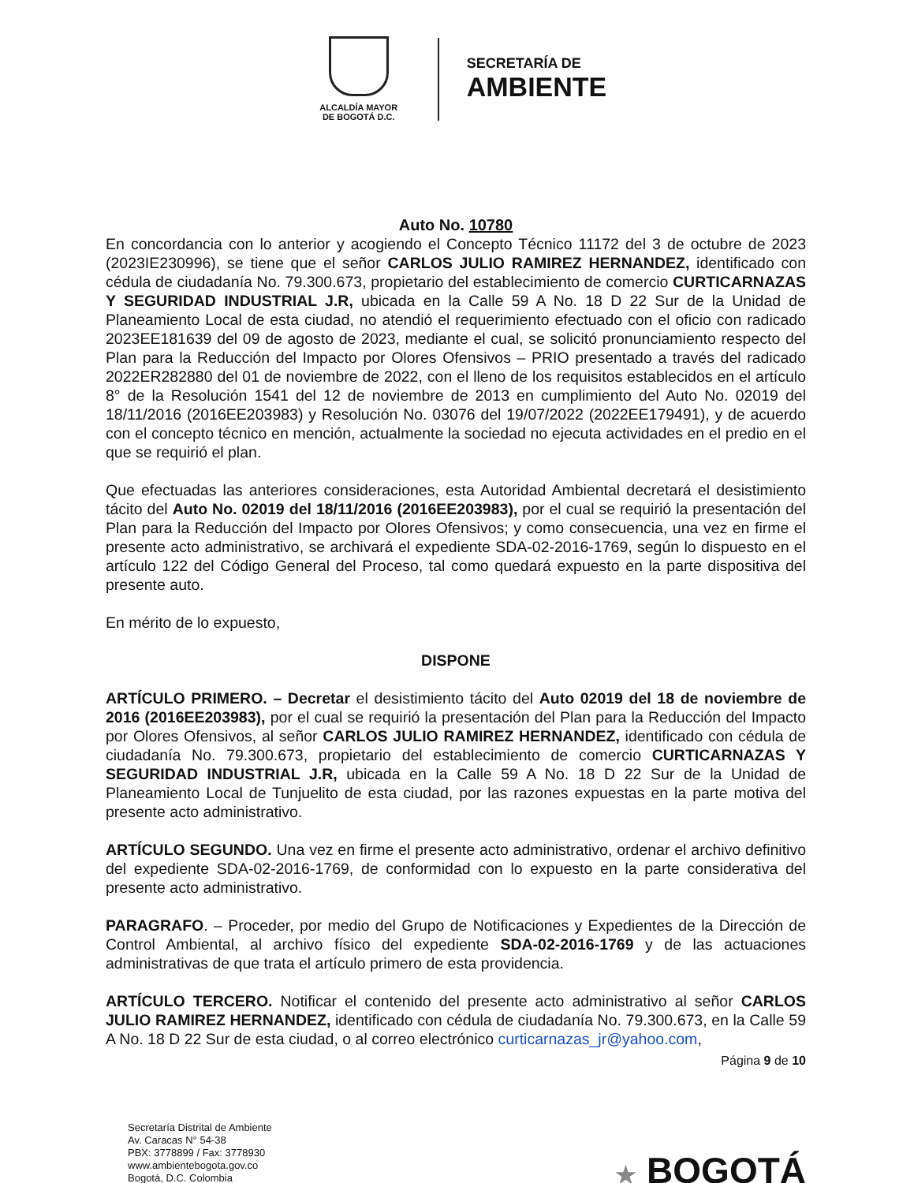ALCALDÍA MAYOR
DE BOGOTÁ D.C.
SECRETARÍA DE
AMBIENTE
Auto No. 10780
En concordancia con lo anterior y acogiendo el Concepto Técnico 11172 del 3 de octubre de 2023 (2023IE230996), se tiene que el señor CARLOS JULIO RAMIREZ HERNANDEZ, identificado con cédula de ciudadanía No. 79.300.673, propietario del establecimiento de comercio CURTICARNAZAS Y SEGURIDAD INDUSTRIAL J.R, ubicada en la Calle 59 A No. 18 D 22 Sur de la Unidad de Planeamiento Local de esta ciudad, no atendió el requerimiento efectuado con el oficio con radicado 2023EE181639 del 09 de agosto de 2023, mediante el cual, se solicitó pronunciamiento respecto del Plan para la Reducción del Impacto por Olores Ofensivos – PRIO presentado a través del radicado 2022ER282880 del 01 de noviembre de 2022, con el lleno de los requisitos establecidos en el artículo 8° de la Resolución 1541 del 12 de noviembre de 2013 en cumplimiento del Auto No. 02019 del 18/11/2016 (2016EE203983) y Resolución No. 03076 del 19/07/2022 (2022EE179491), y de acuerdo con el concepto técnico en mención, actualmente la sociedad no ejecuta actividades en el predio en el que se requirió el plan.
Que efectuadas las anteriores consideraciones, esta Autoridad Ambiental decretará el desistimiento tácito del Auto No. 02019 del 18/11/2016 (2016EE203983), por el cual se requirió la presentación del Plan para la Reducción del Impacto por Olores Ofensivos; y como consecuencia, una vez en firme el presente acto administrativo, se archivará el expediente SDA-02-2016-1769, según lo dispuesto en el artículo 122 del Código General del Proceso, tal como quedará expuesto en la parte dispositiva del presente auto.
En mérito de lo expuesto,
DISPONE
ARTÍCULO PRIMERO. – Decretar el desistimiento tácito del Auto 02019 del 18 de noviembre de 2016 (2016EE203983), por el cual se requirió la presentación del Plan para la Reducción del Impacto por Olores Ofensivos, al señor CARLOS JULIO RAMIREZ HERNANDEZ, identificado con cédula de ciudadanía No. 79.300.673, propietario del establecimiento de comercio CURTICARNAZAS Y SEGURIDAD INDUSTRIAL J.R, ubicada en la Calle 59 A No. 18 D 22 Sur de la Unidad de Planeamiento Local de Tunjuelito de esta ciudad, por las razones expuestas en la parte motiva del presente acto administrativo.
ARTÍCULO SEGUNDO. Una vez en firme el presente acto administrativo, ordenar el archivo definitivo del expediente SDA-02-2016-1769, de conformidad con lo expuesto en la parte considerativa del presente acto administrativo.
PARAGRAFO. – Proceder, por medio del Grupo de Notificaciones y Expedientes de la Dirección de Control Ambiental, al archivo físico del expediente SDA-02-2016-1769 y de las actuaciones administrativas de que trata el artículo primero de esta providencia.
ARTÍCULO TERCERO. Notificar el contenido del presente acto administrativo al señor CARLOS JULIO RAMIREZ HERNANDEZ, identificado con cédula de ciudadanía No. 79.300.673, en la Calle 59 A No. 18 D 22 Sur de esta ciudad, o al correo electrónico curticarnazas_jr@yahoo.com,
Página 9 de 10
Secretaría Distrital de Ambiente
Av. Caracas N° 54-38
PBX: 3778899 / Fax: 3778930
www.ambientebogota.gov.co
Bogotá, D.C. Colombia
★ BOGOTÁ